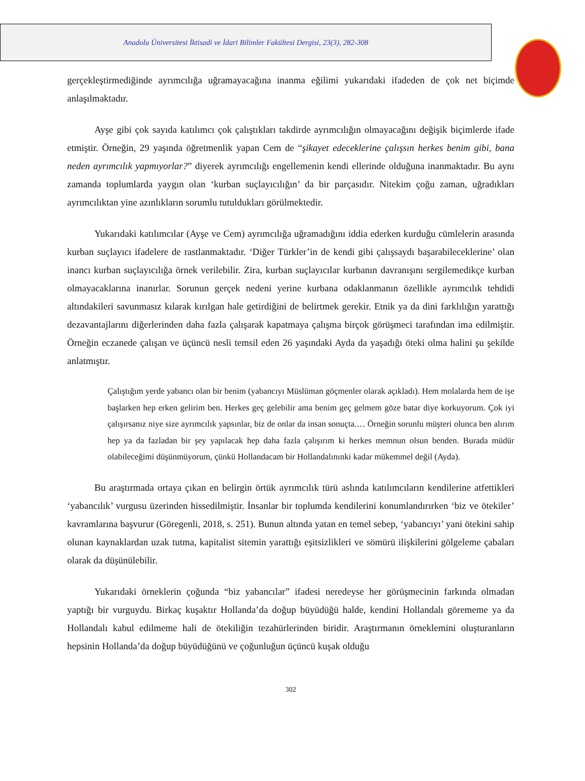Anadolu Üniversitesi İktisadi ve İdari Bilimler Fakültesi Dergisi, 23(3), 282-308
gerçekleştirmediğinde ayrımcılığa uğramayacağına inanma eğilimi yukarıdaki ifadeden de çok net biçimde anlaşılmaktadır.
Ayşe gibi çok sayıda katılımcı çok çalıştıkları takdirde ayrımcılığın olmayacağını değişik biçimlerde ifade etmiştir. Örneğin, 29 yaşında öğretmenlik yapan Cem de “şikayet edeceklerine çalışsın herkes benim gibi, bana neden ayrımcılık yapmıyorlar?” diyerek ayrımcılığı engellemenin kendi ellerinde olduğuna inanmaktadır. Bu aynı zamanda toplumlarda yaygın olan ‘kurban suçlayıcılığın’ da bir parçasıdır. Nitekim çoğu zaman, uğradıkları ayrımcılıktan yine azınlıkların sorumlu tutuldukları görülmektedir.
Yukarıdaki katılımcılar (Ayşe ve Cem) ayrımcılığa uğramadığını iddia ederken kurduğu cümlelerin arasında kurban suçlayıcı ifadelere de rastlanmaktadır. ‘Diğer Türkler’in de kendi gibi çalışsaydı başarabileceklerine’ olan inancı kurban suçlayıcılığa örnek verilebilir. Zira, kurban suçlayıcılar kurbanın davranışını sergilemedikçe kurban olmayacaklarına inanırlar. Sorunun gerçek nedeni yerine kurbana odaklanmanın özellikle ayrımcılık tehdidi altındakileri savunmasız kılarak kırılgan hale getirdiğini de belirtmek gerekir. Etnik ya da dini farklılığın yarattığı dezavantajlarını diğerlerinden daha fazla çalışarak kapatmaya çalışma birçok görüşmeci tarafından ima edilmiştir. Örneğin eczanede çalışan ve üçüncü nesli temsil eden 26 yaşındaki Ayda da yaşadığı öteki olma halini şu şekilde anlatmıştır.
Çalıştığım yerde yabancı olan bir benim (yabancıyı Müslüman göçmenler olarak açıkladı). Hem molalarda hem de işe başlarken hep erken gelirim ben. Herkes geç gelebilir ama benim geç gelmem göze batar diye korkuyorum. Çok iyi çalışırsanız niye size ayrımcılık yapsınlar, biz de onlar da insan sonuçta.… Örneğin sorunlu müşteri olunca ben alırım hep ya da fazladan bir şey yapılacak hep daha fazla çalışırım ki herkes memnun olsun benden. Burada müdür olabileceğimi düşünmüyorum, çünkü Hollandacam bir Hollandalınınki kadar mükemmel değil (Ayda).
Bu araştırmada ortaya çıkan en belirgin örtük ayrımcılık türü aslında katılımcıların kendilerine atfettikleri ‘yabancılık’ vurgusu üzerinden hissedilmiştir. İnsanlar bir toplumda kendilerini konumlandırırken ‘biz ve ötekiler’ kavramlarına başvurur (Göregenli, 2018, s. 251). Bunun altında yatan en temel sebep, ‘yabancıyı’ yani ötekini sahip olunan kaynaklardan uzak tutma, kapitalist sitemin yarattığı eşitsizlikleri ve sömürü ilişkilerini gölgeleme çabaları olarak da düşünülebilir.
Yukarıdaki örneklerin çoğunda “biz yabancılar” ifadesi neredeyse her görüşmecinin farkında olmadan yaptığı bir vurguydu. Birkaç kuşaktır Hollanda’da doğup büyüdüğü halde, kendini Hollandalı görememe ya da Hollandalı kabul edilmeme hali de ötekiliğin tezahürlerinden biridir. Araştırmanın örneklemini oluşturanların hepsinin Hollanda’da doğup büyüdüğünü ve çoğunluğun üçüncü kuşak olduğu
302